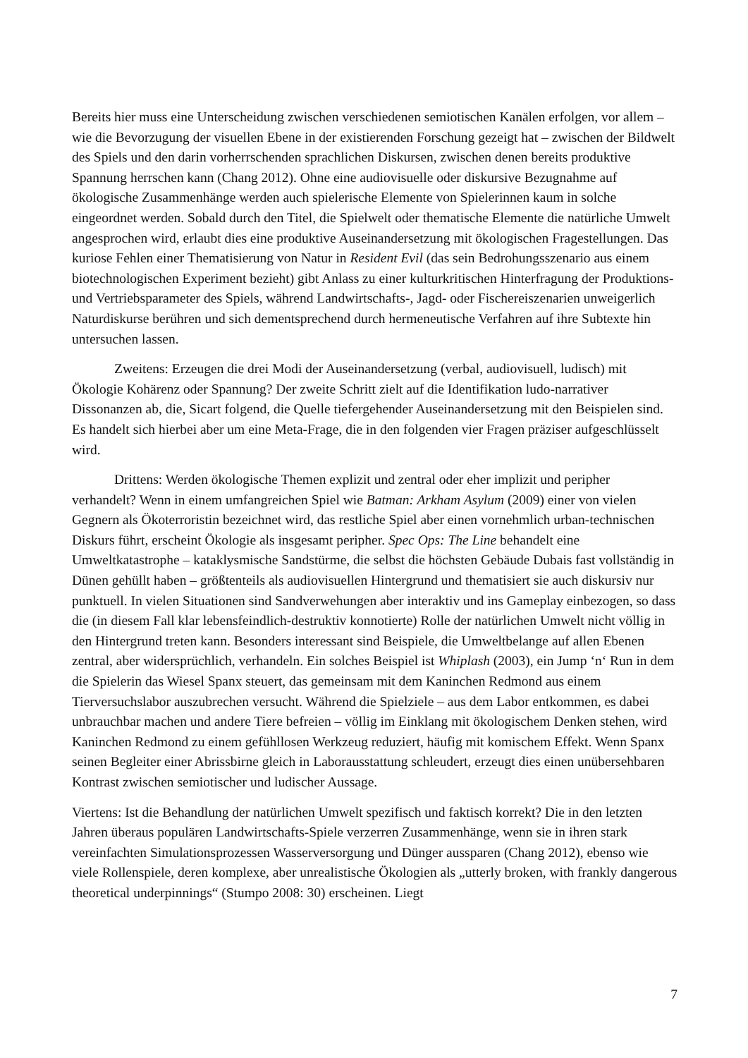Bereits hier muss eine Unterscheidung zwischen verschiedenen semiotischen Kanälen erfolgen, vor allem – wie die Bevorzugung der visuellen Ebene in der existierenden Forschung gezeigt hat – zwischen der Bildwelt des Spiels und den darin vorherrschenden sprachlichen Diskursen, zwischen denen bereits produktive Spannung herrschen kann (Chang 2012). Ohne eine audiovisuelle oder diskursive Bezugnahme auf ökologische Zusammenhänge werden auch spielerische Elemente von Spielerinnen kaum in solche eingeordnet werden. Sobald durch den Titel, die Spielwelt oder thematische Elemente die natürliche Umwelt angesprochen wird, erlaubt dies eine produktive Auseinandersetzung mit ökologischen Fragestellungen. Das kuriose Fehlen einer Thematisierung von Natur in Resident Evil (das sein Bedrohungsszenario aus einem biotechnologischen Experiment bezieht) gibt Anlass zu einer kulturkritischen Hinterfragung der Produktions- und Vertriebsparameter des Spiels, während Landwirtschafts-, Jagd- oder Fischereiszenarien unweigerlich Naturdiskurse berühren und sich dementsprechend durch hermeneutische Verfahren auf ihre Subtexte hin untersuchen lassen.
Zweitens: Erzeugen die drei Modi der Auseinandersetzung (verbal, audiovisuell, ludisch) mit Ökologie Kohärenz oder Spannung? Der zweite Schritt zielt auf die Identifikation ludo-narrativer Dissonanzen ab, die, Sicart folgend, die Quelle tiefergehender Auseinandersetzung mit den Beispielen sind. Es handelt sich hierbei aber um eine Meta-Frage, die in den folgenden vier Fragen präziser aufgeschlüsselt wird.
Drittens: Werden ökologische Themen explizit und zentral oder eher implizit und peripher verhandelt? Wenn in einem umfangreichen Spiel wie Batman: Arkham Asylum (2009) einer von vielen Gegnern als Ökoterroristin bezeichnet wird, das restliche Spiel aber einen vornehmlich urban-technischen Diskurs führt, erscheint Ökologie als insgesamt peripher. Spec Ops: The Line behandelt eine Umweltkatastrophe – kataklysmische Sandstürme, die selbst die höchsten Gebäude Dubais fast vollständig in Dünen gehüllt haben – größtenteils als audiovisuellen Hintergrund und thematisiert sie auch diskursiv nur punktuell. In vielen Situationen sind Sandverwehungen aber interaktiv und ins Gameplay einbezogen, so dass die (in diesem Fall klar lebensfeindlich-destruktiv konnotierte) Rolle der natürlichen Umwelt nicht völlig in den Hintergrund treten kann. Besonders interessant sind Beispiele, die Umweltbelange auf allen Ebenen zentral, aber widersprüchlich, verhandeln. Ein solches Beispiel ist Whiplash (2003), ein Jump ‘n‘ Run in dem die Spielerin das Wiesel Spanx steuert, das gemeinsam mit dem Kaninchen Redmond aus einem Tierversuchslabor auszubrechen versucht. Während die Spielziele – aus dem Labor entkommen, es dabei unbrauchbar machen und andere Tiere befreien – völlig im Einklang mit ökologischem Denken stehen, wird Kaninchen Redmond zu einem gefühllosen Werkzeug reduziert, häufig mit komischem Effekt. Wenn Spanx seinen Begleiter einer Abrissbirne gleich in Laborausstattung schleudert, erzeugt dies einen unübersehbaren Kontrast zwischen semiotischer und ludischer Aussage.
Viertens: Ist die Behandlung der natürlichen Umwelt spezifisch und faktisch korrekt? Die in den letzten Jahren überaus populären Landwirtschafts-Spiele verzerren Zusammenhänge, wenn sie in ihren stark vereinfachten Simulationsprozessen Wasserversorgung und Dünger aussparen (Chang 2012), ebenso wie viele Rollenspiele, deren komplexe, aber unrealistische Ökologien als „utterly broken, with frankly dangerous theoretical underpinnings“ (Stumpo 2008: 30) erscheinen. Liegt
7